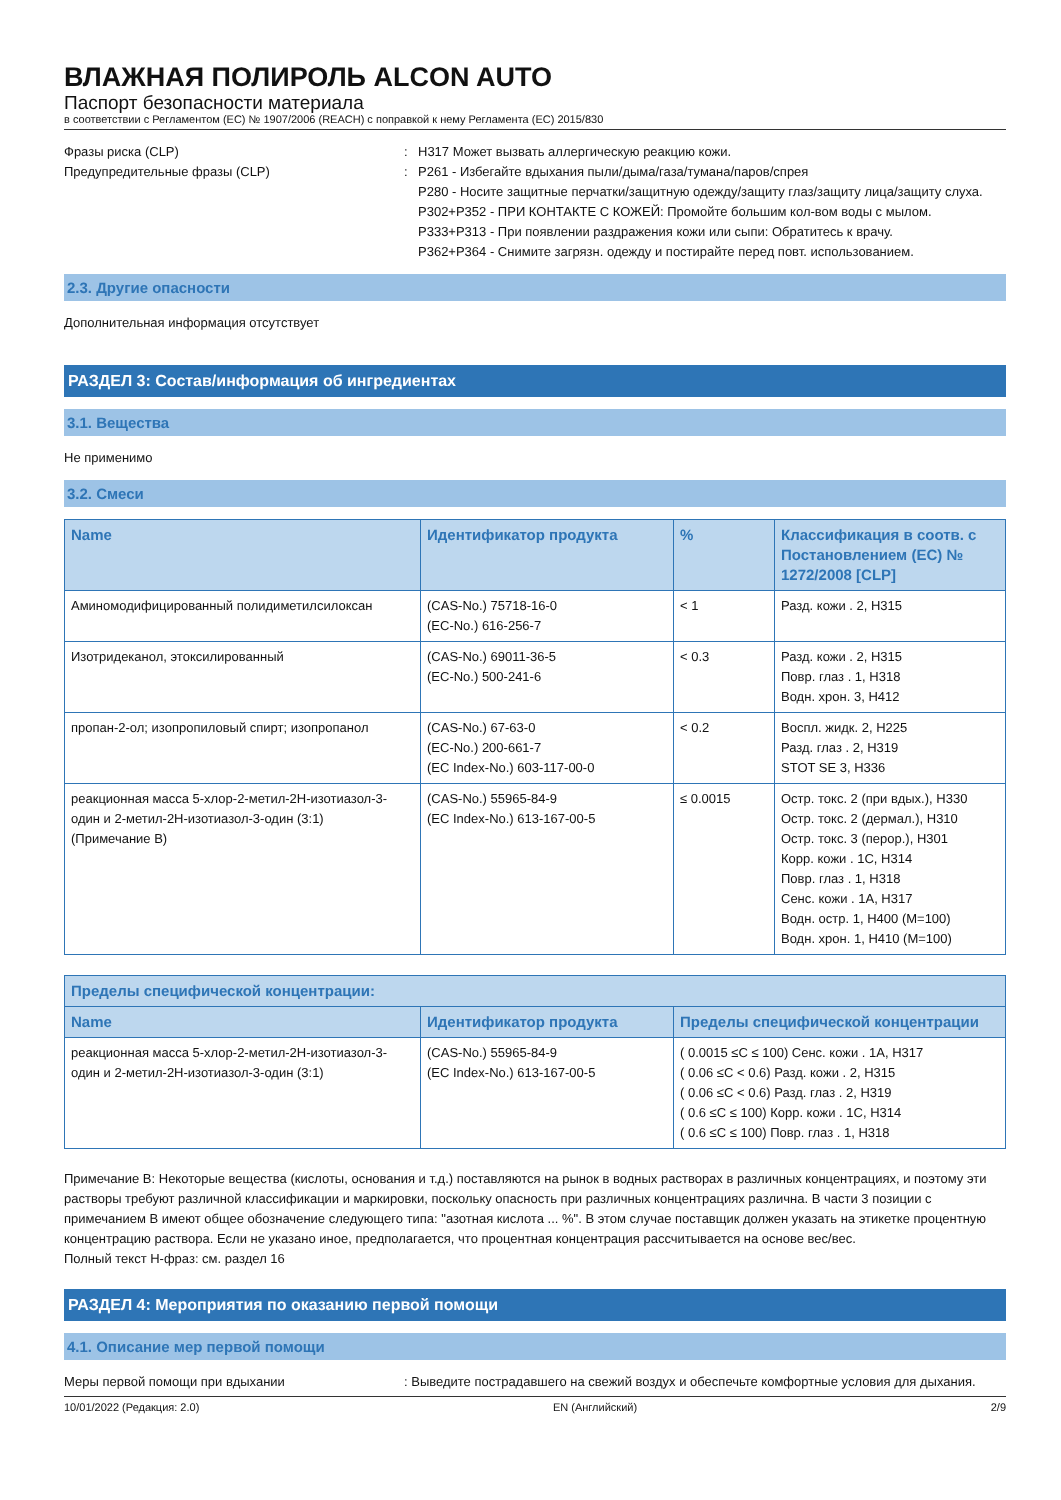ВЛАЖНАЯ ПОЛИРОЛЬ ALCON AUTO
Паспорт безопасности материала
в соответствии с Регламентом (ЕС) № 1907/2006 (REACH) с поправкой к нему Регламента (ЕС) 2015/830
Фразы риска (CLP) : H317 Может вызвать аллергическую реакцию кожи.
Предупредительные фразы (CLP) : P261 - Избегайте вдыхания пыли/дыма/газа/тумана/паров/спрея
P280 - Носите защитные перчатки/защитную одежду/защиту глаз/защиту лица/защиту слуха.
P302+P352 - ПРИ КОНТАКТЕ С КОЖЕЙ: Промойте большим кол-вом воды с мылом.
P333+P313 - При появлении раздражения кожи или сыпи: Обратитесь к врачу.
P362+P364 - Снимите загрязн. одежду и постирайте перед повт. использованием.
2.3. Другие опасности
Дополнительная информация отсутствует
РАЗДЕЛ 3: Состав/информация об ингредиентах
3.1. Вещества
Не применимо
3.2. Смеси
| Name | Идентификатор продукта | % | Классификация в соотв. с Постановлением (ЕС) № 1272/2008 [CLP] |
| --- | --- | --- | --- |
| Аминомодифицированный полидиметилсилоксан | (CAS-No.) 75718-16-0 (EC-No.) 616-256-7 | < 1 | Разд. кожи . 2, H315 |
| Изотридеканол, этоксилированный | (CAS-No.) 69011-36-5 (EC-No.) 500-241-6 | < 0.3 | Разд. кожи . 2, H315 Повр. глаз . 1, H318 Водн. хрон. 3, H412 |
| пропан-2-ол; изопропиловый спирт; изопропанол | (CAS-No.) 67-63-0 (EC-No.) 200-661-7 (EC Index-No.) 603-117-00-0 | < 0.2 | Воспл. жидк. 2, H225 Разд. глаз . 2, H319 STOT SE 3, H336 |
| реакционная масса 5-хлор-2-метил-2H-изотиазол-3-один и 2-метил-2H-изотиазол-3-один (3:1) (Примечание B) | (CAS-No.) 55965-84-9 (EC Index-No.) 613-167-00-5 | ≤ 0.0015 | Остр. токс. 2 (при вдых.), H330 Остр. токс. 2 (дермал.), H310 Остр. токс. 3 (перор.), H301 Корр. кожи . 1C, H314 Повр. глаз . 1, H318 Сенс. кожи . 1A, H317 Водн. остр. 1, H400 (M=100) Водн. хрон. 1, H410 (M=100) |
| Пределы специфической концентрации: | | |
| --- | --- | --- |
| Name | Идентификатор продукта | Пределы специфической концентрации |
| реакционная масса 5-хлор-2-метил-2H-изотиазол-3-один и 2-метил-2H-изотиазол-3-один (3:1) | (CAS-No.) 55965-84-9 (EC Index-No.) 613-167-00-5 | ( 0.0015 ≤C ≤ 100) Сенс. кожи . 1A, H317 ( 0.06 ≤C < 0.6) Разд. кожи . 2, H315 ( 0.06 ≤C < 0.6) Разд. глаз . 2, H319 ( 0.6 ≤C ≤ 100) Корр. кожи . 1C, H314 ( 0.6 ≤C ≤ 100) Повр. глаз . 1, H318 |
Примечание B: Некоторые вещества (кислоты, основания и т.д.) поставляются на рынок в водных растворах в различных концентрациях, и поэтому эти растворы требуют различной классификации и маркировки, поскольку опасность при различных концентрациях различна. В части 3 позиции с примечанием B имеют общее обозначение следующего типа: "азотная кислота ... %". В этом случае поставщик должен указать на этикетке процентную концентрацию раствора. Если не указано иное, предполагается, что процентная концентрация рассчитывается на основе вес/вес.
Полный текст H-фраз: см. раздел 16
РАЗДЕЛ 4: Мероприятия по оказанию первой помощи
4.1. Описание мер первой помощи
Меры первой помощи при вдыхании : Выведите пострадавшего на свежий воздух и обеспечьте комфортные условия для дыхания.
10/01/2022 (Редакция: 2.0) EN (Английский) 2/9